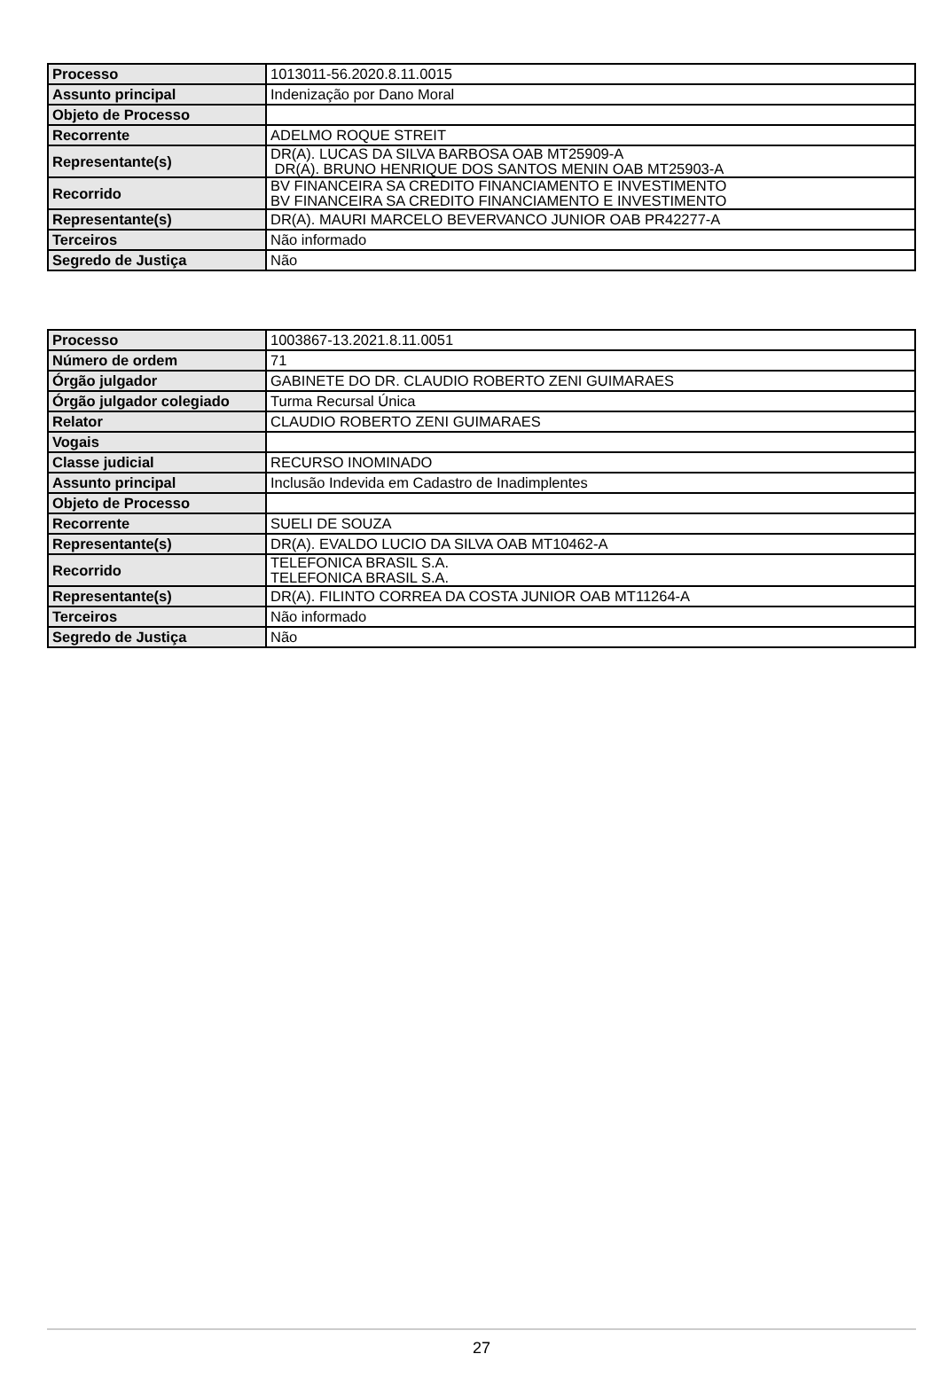| Processo | 1013011-56.2020.8.11.0015 |
| Assunto principal | Indenização por Dano Moral |
| Objeto de Processo | |
| Recorrente | ADELMO ROQUE STREIT |
| Representante(s) | DR(A). LUCAS DA SILVA BARBOSA OAB MT25909-A DR(A). BRUNO HENRIQUE DOS SANTOS MENIN OAB MT25903-A |
| Recorrido | BV FINANCEIRA SA CREDITO FINANCIAMENTO E INVESTIMENTO BV FINANCEIRA SA CREDITO FINANCIAMENTO E INVESTIMENTO |
| Representante(s) | DR(A). MAURI MARCELO BEVERVANCO JUNIOR OAB PR42277-A |
| Terceiros | Não informado |
| Segredo de Justiça | Não |
| Processo | 1003867-13.2021.8.11.0051 |
| Número de ordem | 71 |
| Órgão julgador | GABINETE DO DR. CLAUDIO ROBERTO ZENI GUIMARAES |
| Órgão julgador colegiado | Turma Recursal Única |
| Relator | CLAUDIO ROBERTO ZENI GUIMARAES |
| Vogais | |
| Classe judicial | RECURSO INOMINADO |
| Assunto principal | Inclusão Indevida em Cadastro de Inadimplentes |
| Objeto de Processo | |
| Recorrente | SUELI DE SOUZA |
| Representante(s) | DR(A). EVALDO LUCIO DA SILVA OAB MT10462-A |
| Recorrido | TELEFONICA BRASIL S.A. TELEFONICA BRASIL S.A. |
| Representante(s) | DR(A). FILINTO CORREA DA COSTA JUNIOR OAB MT11264-A |
| Terceiros | Não informado |
| Segredo de Justiça | Não |
27